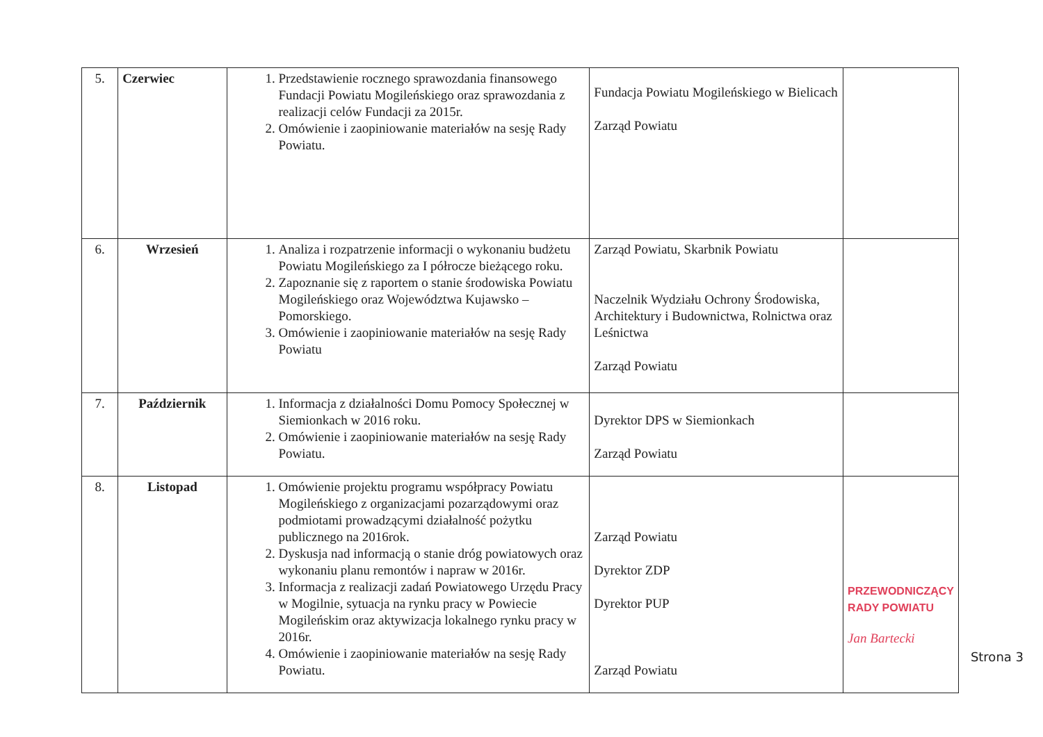| 5. | Czerwiec | 1. Przedstawienie rocznego sprawozdania finansowego Fundacji Powiatu Mogileńskiego oraz sprawozdania z realizacji celów Fundacji za 2015r. 2. Omówienie i zaopiniowanie materiałów na sesję Rady Powiatu. | Fundacja Powiatu Mogileńskiego w Bielicach Zarząd Powiatu | |
| 6. | Wrzesień | 1. Analiza i rozpatrzenie informacji o wykonaniu budżetu Powiatu Mogileńskiego za I półrocze bieżącego roku. 2. Zapoznanie się z raportem o stanie środowiska Powiatu Mogileńskiego oraz Województwa Kujawsko – Pomorskiego. 3. Omówienie i zaopiniowanie materiałów na sesję Rady Powiatu | Zarząd Powiatu, Skarbnik Powiatu Naczelnik Wydziału Ochrony Środowiska, Architektury i Budownictwa, Rolnictwa oraz Leśnictwa Zarząd Powiatu | |
| 7. | Październik | 1. Informacja z działalności Domu Pomocy Społecznej w Siemionkach w 2016 roku. 2. Omówienie i zaopiniowanie materiałów na sesję Rady Powiatu. | Dyrektor DPS w Siemionkach Zarząd Powiatu | |
| 8. | Listopad | 1. Omówienie projektu programu współpracy Powiatu Mogileńskiego z organizacjami pozarządowymi oraz podmiotami prowadzącymi działalność pożytku publicznego na 2016rok. 2. Dyskusja nad informacją o stanie dróg powiatowych oraz wykonaniu planu remontów i napraw w 2016r. 3. Informacja z realizacji zadań Powiatowego Urzędu Pracy w Mogilnie, sytuacja na rynku pracy w Powiecie Mogileńskim oraz aktywizacja lokalnego rynku pracy w 2016r. 4. Omówienie i zaopiniowanie materiałów na sesję Rady Powiatu. | Zarząd Powiatu Dyrektor ZDP Dyrektor PUP Zarząd Powiatu | PRZEWODNICZĄCY RADY POWIATU Jan Bartecki |
Strona 3